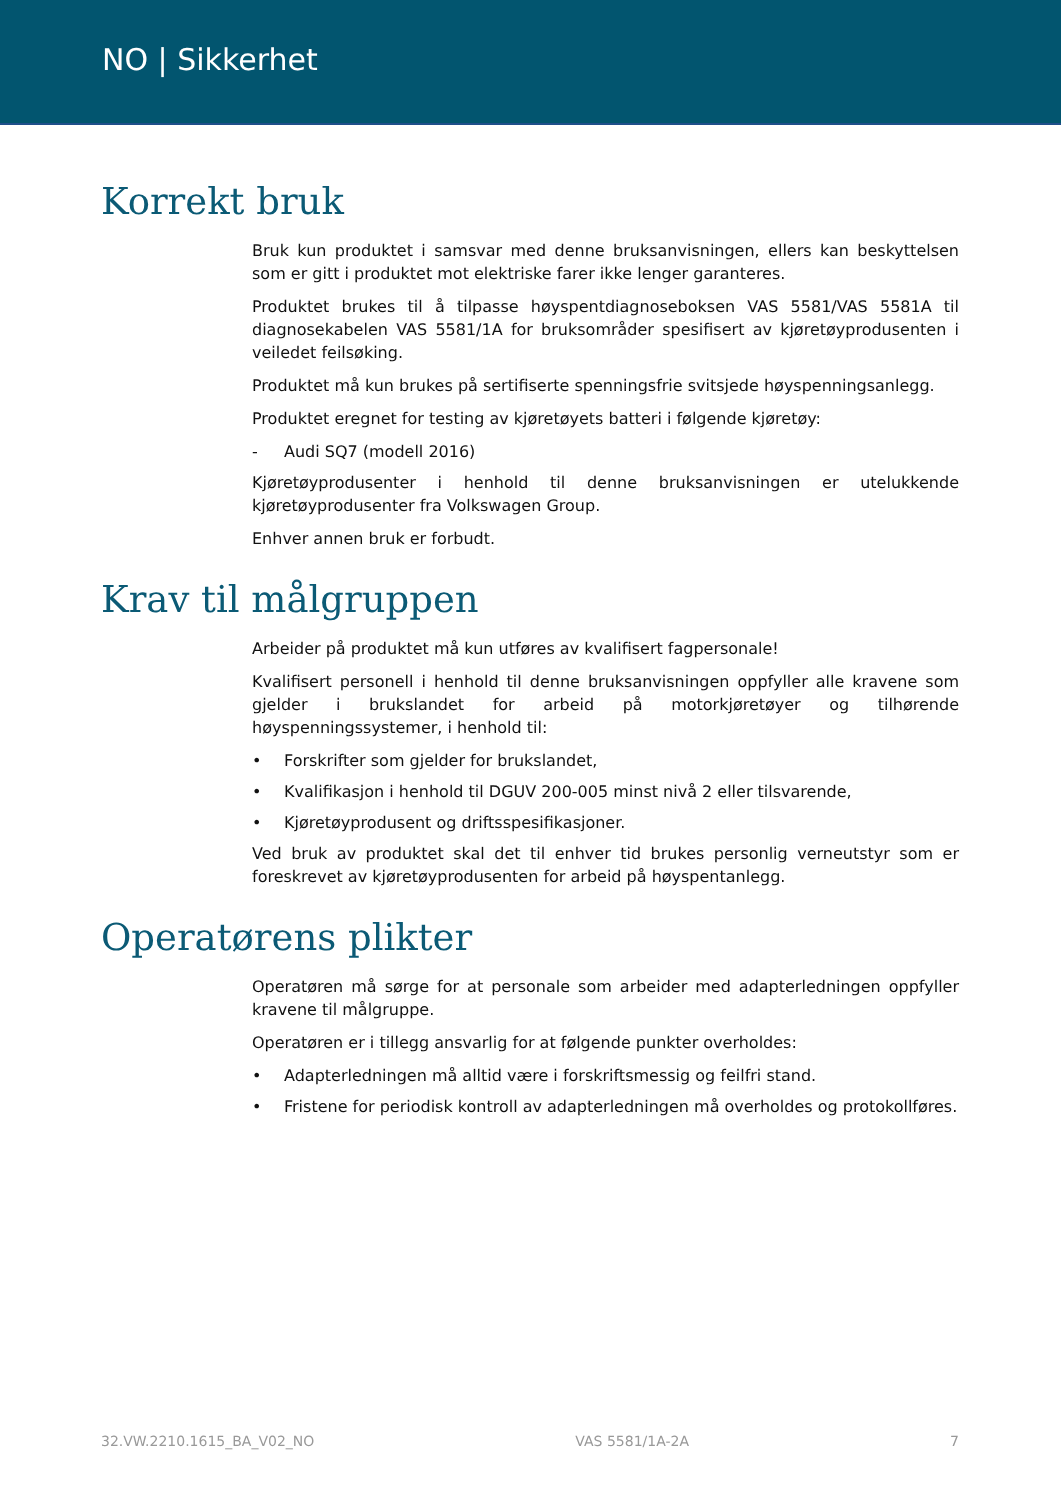NO | Sikkerhet
Korrekt bruk
Bruk kun produktet i samsvar med denne bruksanvisningen, ellers kan beskyttelsen som er gitt i produktet mot elektriske farer ikke lenger garanteres.
Produktet brukes til å tilpasse høyspentdiagnoseboksen VAS 5581/VAS 5581A til diagnosekabelen VAS 5581/1A for bruksområder spesifisert av kjøretøyprodusenten i veiledet feilsøking.
Produktet må kun brukes på sertifiserte spenningsfrie svitsjede høyspenningsanlegg.
Produktet eregnet for testing av kjøretøyets batteri i følgende kjøretøy:
- Audi SQ7 (modell 2016)
Kjøretøyprodusenter i henhold til denne bruksanvisningen er utelukkende kjøretøyprodusenter fra Volkswagen Group.
Enhver annen bruk er forbudt.
Krav til målgruppen
Arbeider på produktet må kun utføres av kvalifisert fagpersonale!
Kvalifisert personell i henhold til denne bruksanvisningen oppfyller alle kravene som gjelder i brukslandet for arbeid på motorkjøretøyer og tilhørende høyspenningssystemer, i henhold til:
• Forskrifter som gjelder for brukslandet,
• Kvalifikasjon i henhold til DGUV 200-005 minst nivå 2 eller tilsvarende,
• Kjøretøyprodusent og driftsspesifikasjoner.
Ved bruk av produktet skal det til enhver tid brukes personlig verneutstyr som er foreskrevet av kjøretøyprodusenten for arbeid på høyspentanlegg.
Operatørens plikter
Operatøren må sørge for at personale som arbeider med adapterledningen oppfyller kravene til målgruppe.
Operatøren er i tillegg ansvarlig for at følgende punkter overholdes:
• Adapterledningen må alltid være i forskriftsmessig og feilfri stand.
• Fristene for periodisk kontroll av adapterledningen må overholdes og protokollføres.
32.VW.2210.1615_BA_V02_NO VAS 5581/1A-2A 7